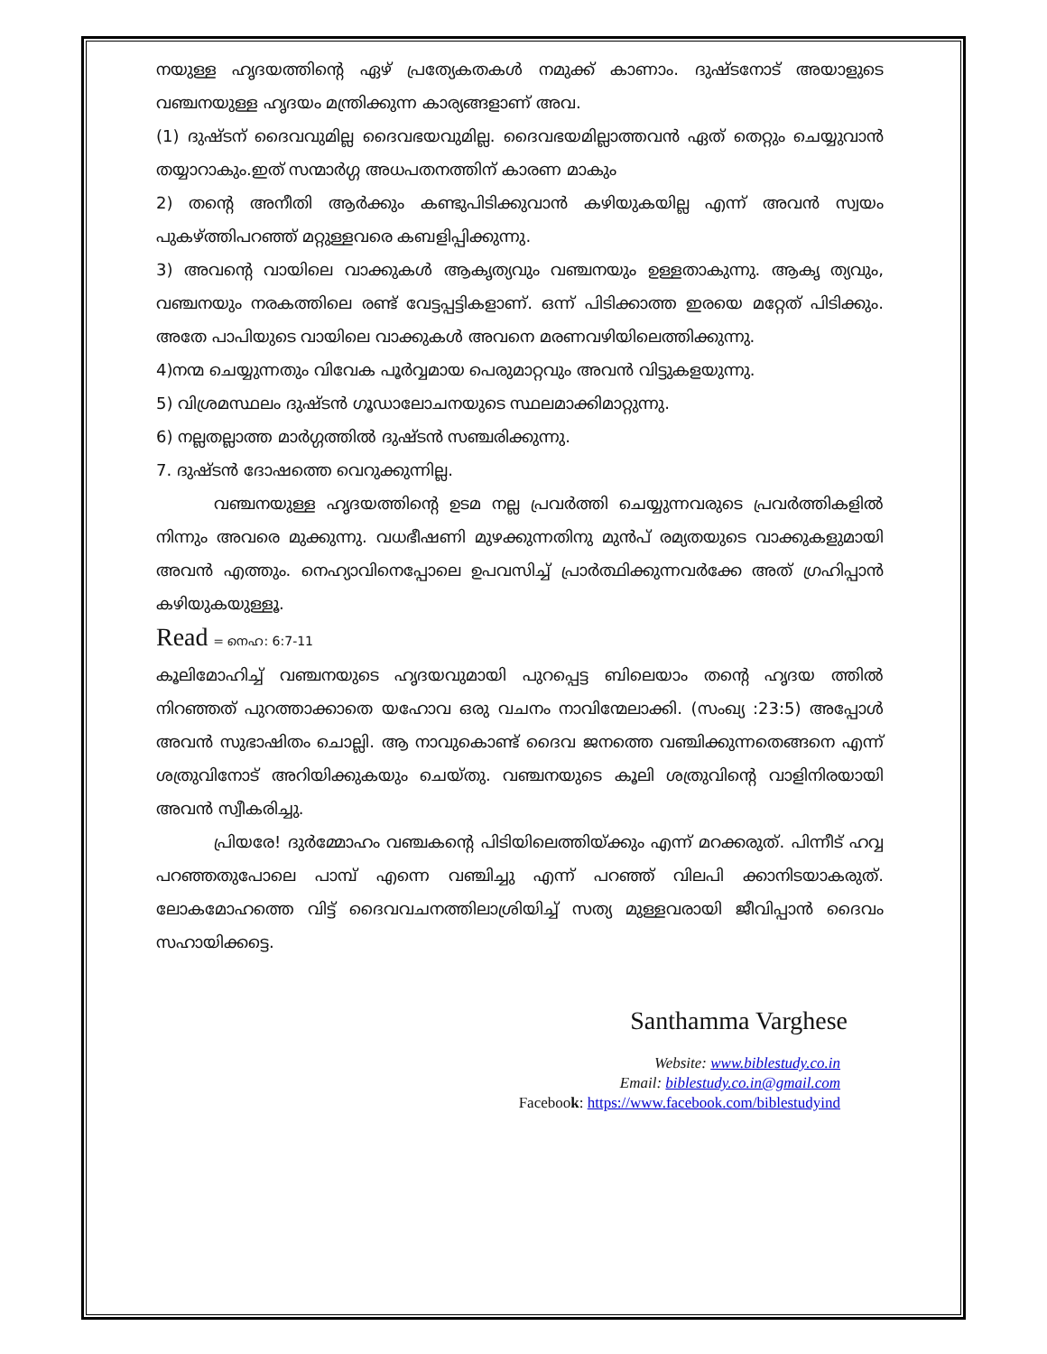നയുള്ള ഹൃദയത്തിന്റെ ഏഴ് പ്രത്യേകതകൾ നമുക്ക് കാണാം. ദുഷ്ടനോട് അയാളുടെ വഞ്ചനയുള്ള ഹൃദയം മന്ത്രിക്കുന്ന കാര്യങ്ങളാണ് അവ.
(1) ദുഷ്ടന് ദൈവവുമില്ല ദൈവഭയവുമില്ല. ദൈവഭയമില്ലാത്തവൻ ഏത് തെറ്റും ചെയ്യുവാൻ തയ്യാറാകും.ഇത് സന്മാർഗ്ഗ അധപതനത്തിന് കാരണ മാകും
2) തന്റെ അനീതി ആർക്കും കണ്ടുപിടിക്കുവാൻ കഴിയുകയില്ല എന്ന് അവൻ സ്വയം പുകഴ്ത്തിപറഞ്ഞ് മറ്റുള്ളവരെ കബളിപ്പിക്കുന്നു.
3) അവന്റെ വായിലെ വാക്കുകൾ ആകൃത്യവും വഞ്ചനയും ഉള്ളതാകുന്നു. ആകൃ ത്യവും, വഞ്ചനയും നരകത്തിലെ രണ്ട് വേട്ടപ്പട്ടികളാണ്. ഒന്ന് പിടിക്കാത്ത ഇരയെ മറ്റേത് പിടിക്കും. അതേ പാപിയുടെ വായിലെ വാക്കുകൾ അവനെ മരണവഴിയിലെത്തിക്കുന്നു.
4)നന്മ ചെയ്യുന്നതും വിവേക പൂർവ്വമായ പെരുമാറ്റവും അവൻ വിട്ടുകളയുന്നു.
5) വിശ്രമസ്ഥലം ദുഷ്ടൻ ഗൂഡാലോചനയുടെ സ്ഥലമാക്കിമാറ്റുന്നു.
6) നല്ലതല്ലാത്ത മാർഗ്ഗത്തിൽ ദുഷ്ടൻ സഞ്ചരിക്കുന്നു.
7. ദുഷ്ടൻ ദോഷത്തെ വെറുക്കുന്നില്ല.
വഞ്ചനയുള്ള ഹൃദയത്തിന്റെ ഉടമ നല്ല പ്രവർത്തി ചെയ്യുന്നവരുടെ പ്രവർത്തികളിൽ നിന്നും അവരെ മുക്കുന്നു. വധഭീഷണി മുഴക്കുന്നതിനു മുൻപ് രമ്യതയുടെ വാക്കുകളുമായി അവൻ എത്തും. നെഹ്യാവിനെപ്പോലെ ഉപവസിച്ച് പ്രാർത്ഥിക്കുന്നവർക്കേ അത് ഗ്രഹിപ്പാൻ കഴിയുകയുള്ളൂ.
Read = നെഹ: 6:7-11
കൂലിമോഹിച്ച് വഞ്ചനയുടെ ഹൃദയവുമായി പുറപ്പെട്ട ബിലെയാം തന്റെ ഹൃദയ ത്തിൽ നിറഞ്ഞത് പുറത്താക്കാതെ യഹോവ ഒരു വചനം നാവിന്മേലാക്കി. (സംഖ്യ :23:5) അപ്പോൾ അവൻ സുഭാഷിതം ചൊല്ലി. ആ നാവുകൊണ്ട് ദൈവ ജനത്തെ വഞ്ചിക്കുന്നതെങ്ങനെ എന്ന് ശത്രുവിനോട് അറിയിക്കുകയും ചെയ്തു. വഞ്ചനയുടെ കൂലി ശത്രുവിന്റെ വാളിനിരയായി അവൻ സ്വീകരിച്ചു.
പ്രിയരേ! ദുർമ്മോഹം വഞ്ചകന്റെ പിടിയിലെത്തിയ്ക്കും എന്ന് മറക്കരുത്. പിന്നീട് ഹവ്വ പറഞ്ഞതുപോലെ പാമ്പ് എന്നെ വഞ്ചിച്ചു എന്ന് പറഞ്ഞ് വിലപി ക്കാനിടയാകരുത്. ലോകമോഹത്തെ വിട്ട് ദൈവവചനത്തിലാശ്രിയിച്ച് സത്യ മുള്ളവരായി ജീവിപ്പാൻ ദൈവം സഹായിക്കട്ടെ.
Santhamma Varghese
Website: www.biblestudy.co.in
Email: biblestudy.co.in@gmail.com
Facebook: https://www.facebook.com/biblestudyind